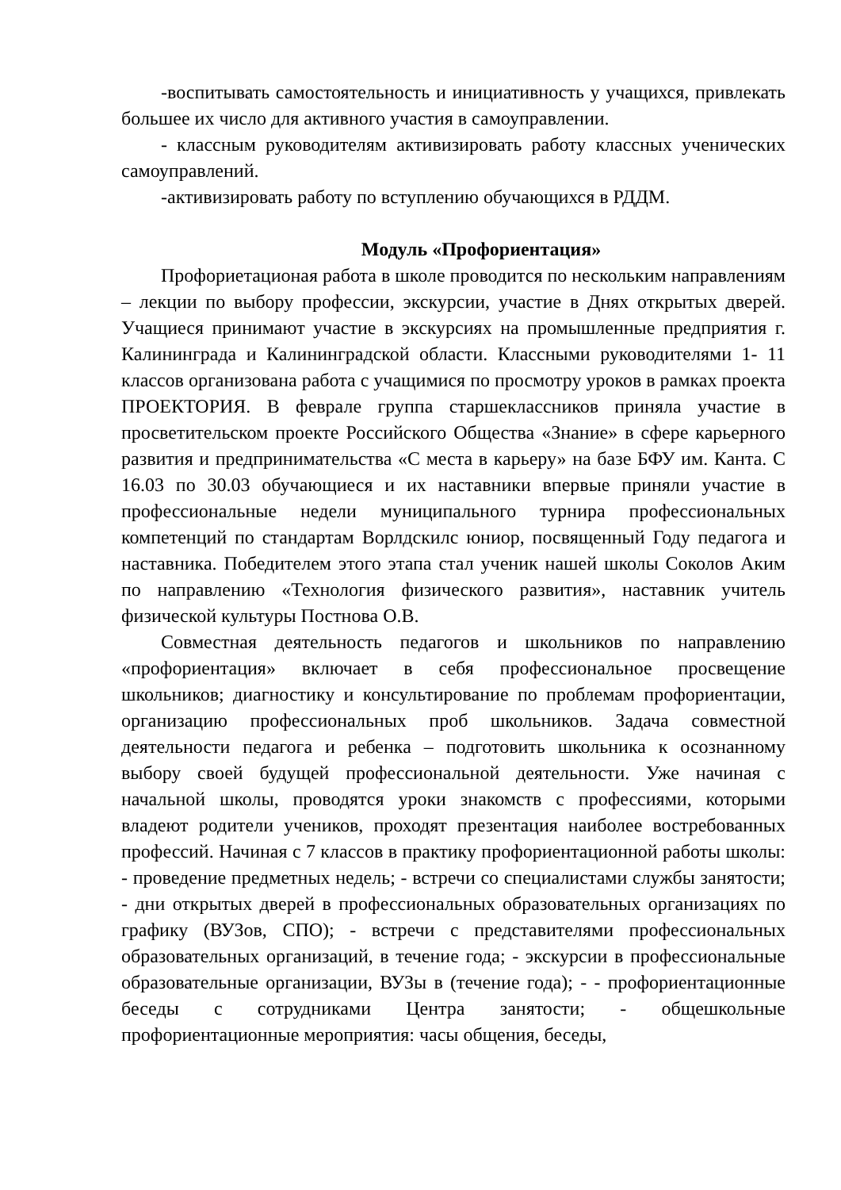-воспитывать самостоятельность и инициативность у учащихся, привлекать большее их число для активного участия в самоуправлении.
- классным руководителям активизировать работу классных ученических самоуправлений.
-активизировать работу по вступлению обучающихся в РДДМ.
Модуль «Профориентация»
Профориетационая работа в школе проводится по нескольким направлениям – лекции по выбору профессии, экскурсии, участие в Днях открытых дверей. Учащиеся принимают участие в экскурсиях на промышленные предприятия г. Калининграда и Калининградской области. Классными руководителями 1- 11 классов организована работа с учащимися по просмотру уроков в рамках проекта ПРОЕКТОРИЯ. В феврале группа старшеклассников приняла участие в просветительском проекте Российского Общества «Знание» в сфере карьерного развития и предпринимательства «С места в карьеру» на базе БФУ им. Канта. С 16.03 по 30.03 обучающиеся и их наставники впервые приняли участие в профессиональные недели муниципального турнира профессиональных компетенций по стандартам Ворлдскилс юниор, посвященный Году педагога и наставника. Победителем этого этапа стал ученик нашей школы Соколов Аким по направлению «Технология физического развития», наставник учитель физической культуры Постнова О.В.
Совместная деятельность педагогов и школьников по направлению «профориентация» включает в себя профессиональное просвещение школьников; диагностику и консультирование по проблемам профориентации, организацию профессиональных проб школьников. Задача совместной деятельности педагога и ребенка – подготовить школьника к осознанному выбору своей будущей профессиональной деятельности. Уже начиная с начальной школы, проводятся уроки знакомств с профессиями, которыми владеют родители учеников, проходят презентация наиболее востребованных профессий. Начиная с 7 классов в практику профориентационной работы школы: - проведение предметных недель; - встречи со специалистами службы занятости; - дни открытых дверей в профессиональных образовательных организациях по графику (ВУЗов, СПО); - встречи с представителями профессиональных образовательных организаций, в течение года; - экскурсии в профессиональные образовательные организации, ВУЗы в (течение года); - - профориентационные беседы с сотрудниками Центра занятости; - общешкольные профориентационные мероприятия: часы общения, беседы,